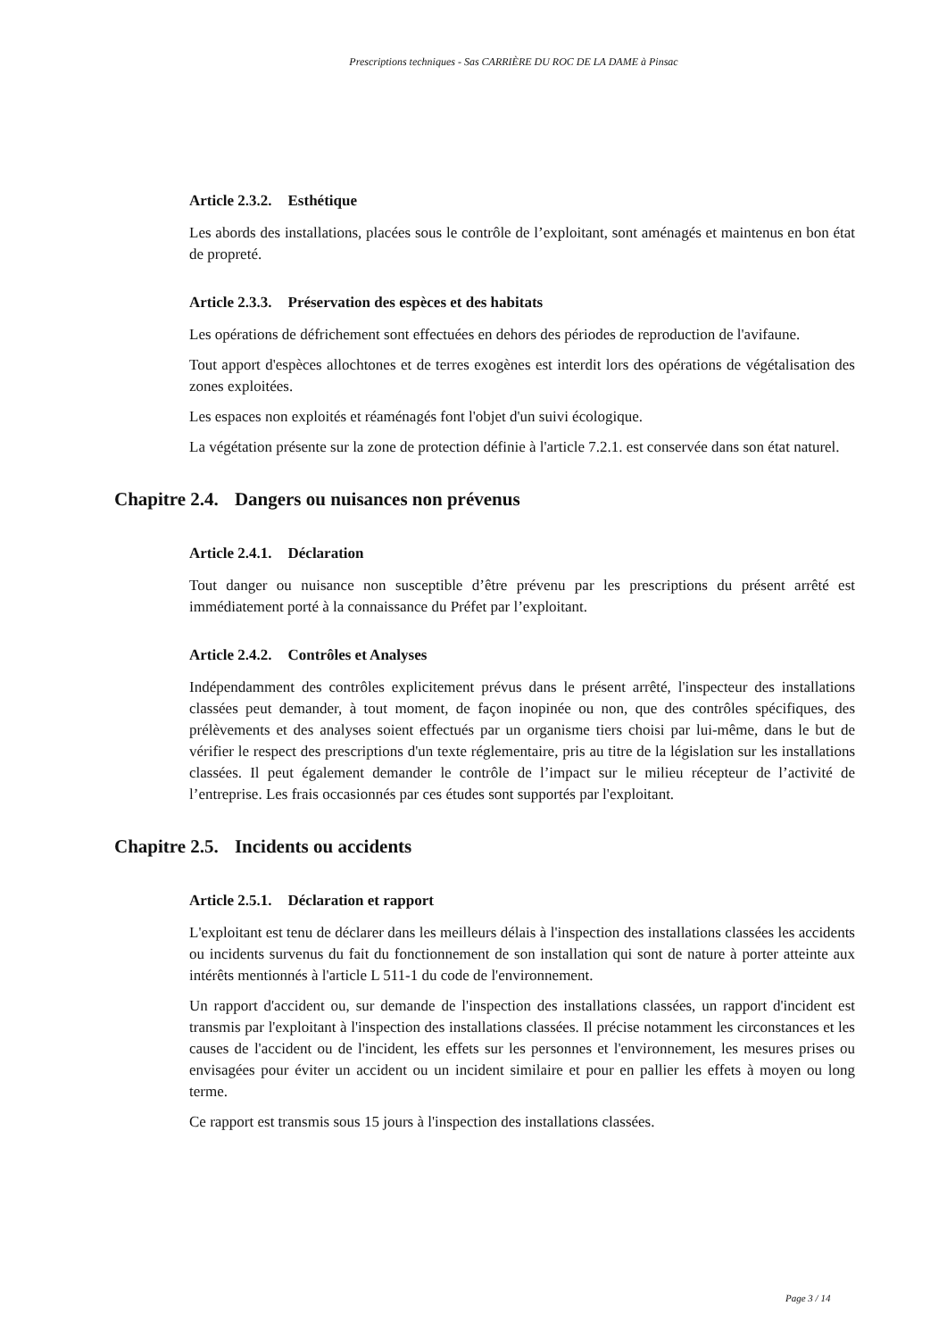Prescriptions techniques - Sas CARRIÈRE DU ROC DE LA DAME à Pinsac
Article 2.3.2. Esthétique
Les abords des installations, placées sous le contrôle de l’exploitant, sont aménagés et maintenus en bon état de propreté.
Article 2.3.3. Préservation des espèces et des habitats
Les opérations de défrichement sont effectuées en dehors des périodes de reproduction de l'avifaune.
Tout apport d'espèces allochtones et de terres exogènes est interdit lors des opérations de végétalisation des zones exploitées.
Les espaces non exploités et réaménagés font l'objet d'un suivi écologique.
La végétation présente sur la zone de protection définie à l'article 7.2.1. est conservée dans son état naturel.
Chapitre 2.4. Dangers ou nuisances non prévenus
Article 2.4.1. Déclaration
Tout danger ou nuisance non susceptible d’être prévenu par les prescriptions du présent arrêté est immédiatement porté à la connaissance du Préfet par l’exploitant.
Article 2.4.2. Contrôles et Analyses
Indépendamment des contrôles explicitement prévus dans le présent arrêté, l'inspecteur des installations classées peut demander, à tout moment, de façon inopinée ou non, que des contrôles spécifiques, des prélèvements et des analyses soient effectués par un organisme tiers choisi par lui-même, dans le but de vérifier le respect des prescriptions d'un texte réglementaire, pris au titre de la législation sur les installations classées. Il peut également demander le contrôle de l’impact sur le milieu récepteur de l’activité de l’entreprise. Les frais occasionnés par ces études sont supportés par l'exploitant.
Chapitre 2.5. Incidents ou accidents
Article 2.5.1. Déclaration et rapport
L'exploitant est tenu de déclarer dans les meilleurs délais à l'inspection des installations classées les accidents ou incidents survenus du fait du fonctionnement de son installation qui sont de nature à porter atteinte aux intérêts mentionnés à l'article L 511-1 du code de l'environnement.
Un rapport d'accident ou, sur demande de l'inspection des installations classées, un rapport d'incident est transmis par l'exploitant à l'inspection des installations classées. Il précise notamment les circonstances et les causes de l'accident ou de l'incident, les effets sur les personnes et l'environnement, les mesures prises ou envisagées pour éviter un accident ou un incident similaire et pour en pallier les effets à moyen ou long terme.
Ce rapport est transmis sous 15 jours à l'inspection des installations classées.
Page 3 / 14